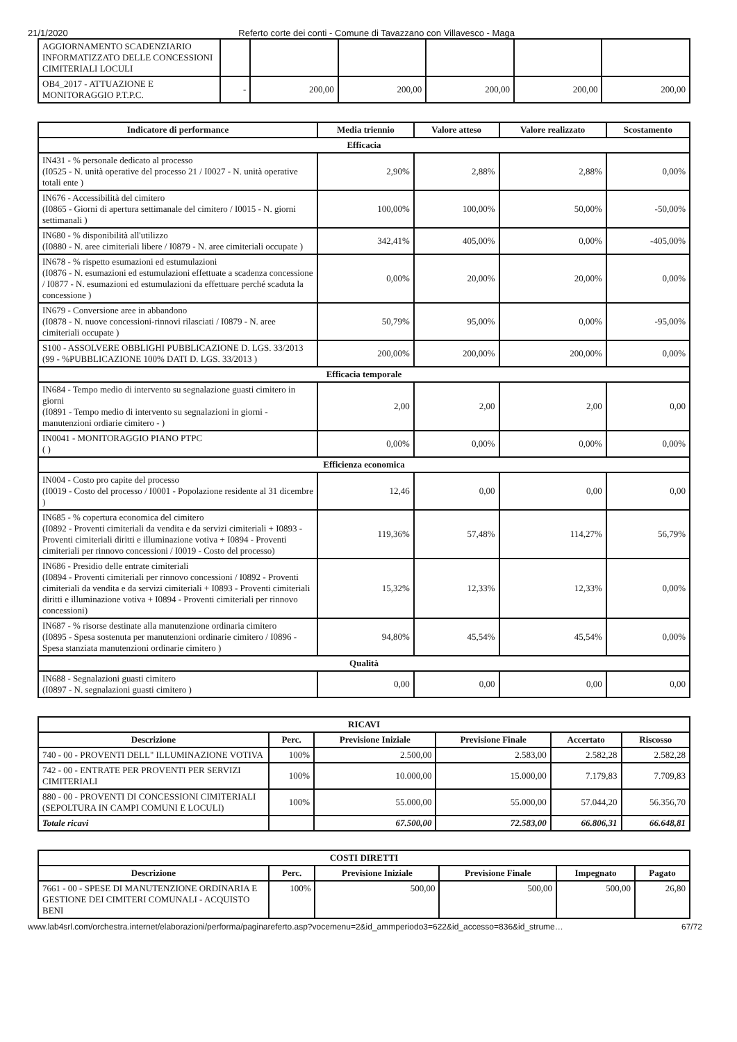21/1/2020 Referto corte dei conti - Comune di Tavazzano con Villavesco - Maga
| AGGIORNAMENTO SCADENZIARIO INFORMATIZZATO DELLE CONCESSIONI CIMITERIALI LOCULI | | | | | | |
| OB4_2017 - ATTUAZIONE E MONITORAGGIO P.T.P.C. | - | 200,00 | 200,00 | 200,00 | 200,00 | 200,00 |
| Indicatore di performance | Media triennio | Valore atteso | Valore realizzato | Scostamento |
| --- | --- | --- | --- | --- |
| Efficacia | | | | |
| IN431 - % personale dedicato al processo (I0525 - N. unità operative del processo 21 / I0027 - N. unità operative totali ente ) | 2,90% | 2,88% | 2,88% | 0,00% |
| IN676 - Accessibilità del cimitero (I0865 - Giorni di apertura settimanale del cimitero / I0015 - N. giorni settimanali ) | 100,00% | 100,00% | 50,00% | -50,00% |
| IN680 - % disponibilità all'utilizzo (I0880 - N. aree cimiteriali libere / I0879 - N. aree cimiteriali occupate ) | 342,41% | 405,00% | 0,00% | -405,00% |
| IN678 - % rispetto esumazioni ed estumulazioni (I0876 - N. esumazioni ed estumulazioni effettuate a scadenza concessione / I0877 - N. esumazioni ed estumulazioni da effettuare perché scaduta la concessione ) | 0,00% | 20,00% | 20,00% | 0,00% |
| IN679 - Conversione aree in abbandono (I0878 - N. nuove concessioni-rinnovi rilasciati / I0879 - N. aree cimiteriali occupate ) | 50,79% | 95,00% | 0,00% | -95,00% |
| S100 - ASSOLVERE OBBLIGHI PUBBLICAZIONE D. LGS. 33/2013 (99 - %PUBBLICAZIONE 100% DATI D. LGS. 33/2013 ) | 200,00% | 200,00% | 200,00% | 0,00% |
| Efficacia temporale | | | | |
| IN684 - Tempo medio di intervento su segnalazione guasti cimitero in giorni (I0891 - Tempo medio di intervento su segnalazioni in giorni - manutenzioni ordiarie cimitero - ) | 2,00 | 2,00 | 2,00 | 0,00 |
| IN0041 - MONITORAGGIO PIANO PTPC ( ) | 0,00% | 0,00% | 0,00% | 0,00% |
| Efficienza economica | | | | |
| IN004 - Costo pro capite del processo (I0019 - Costo del processo / I0001 - Popolazione residente al 31 dicembre ) | 12,46 | 0,00 | 0,00 | 0,00 |
| IN685 - % copertura economica del cimitero (I0892 - Proventi cimiteriali da vendita e da servizi cimiteriali + I0893 - Proventi cimiteriali diritti e illuminazione votiva + I0894 - Proventi cimiteriali per rinnovo concessioni / I0019 - Costo del processo) | 119,36% | 57,48% | 114,27% | 56,79% |
| IN686 - Presidio delle entrate cimiteriali (I0894 - Proventi cimiteriali per rinnovo concessioni / I0892 - Proventi cimiteriali da vendita e da servizi cimiteriali + I0893 - Proventi cimiteriali diritti e illuminazione votiva + I0894 - Proventi cimiteriali per rinnovo concessioni) | 15,32% | 12,33% | 12,33% | 0,00% |
| IN687 - % risorse destinate alla manutenzione ordinaria cimitero (I0895 - Spesa sostenuta per manutenzioni ordinarie cimitero / I0896 - Spesa stanziata manutenzioni ordinarie cimitero ) | 94,80% | 45,54% | 45,54% | 0,00% |
| Qualità | | | | |
| IN688 - Segnalazioni guasti cimitero (I0897 - N. segnalazioni guasti cimitero ) | 0,00 | 0,00 | 0,00 | 0,00 |
| RICAVI | | | | | |
| --- | --- | --- | --- | --- | --- |
| Descrizione | Perc. | Previsione Iniziale | Previsione Finale | Accertato | Riscosso |
| 740 - 00 - PROVENTI DELL" ILLUMINAZIONE VOTIVA | 100% | 2.500,00 | 2.583,00 | 2.582,28 | 2.582,28 |
| 742 - 00 - ENTRATE PER PROVENTI PER SERVIZI CIMITERIALI | 100% | 10.000,00 | 15.000,00 | 7.179,83 | 7.709,83 |
| 880 - 00 - PROVENTI DI CONCESSIONI CIMITERIALI (SEPOLTURA IN CAMPI COMUNI E LOCULI) | 100% | 55.000,00 | 55.000,00 | 57.044,20 | 56.356,70 |
| Totale ricavi | | 67.500,00 | 72.583,00 | 66.806,31 | 66.648,81 |
| COSTI DIRETTI | | | | | |
| --- | --- | --- | --- | --- | --- |
| Descrizione | Perc. | Previsione Iniziale | Previsione Finale | Impegnato | Pagato |
| 7661 - 00 - SPESE DI MANUTENZIONE ORDINARIA E GESTIONE DEI CIMITERI COMUNALI - ACQUISTO BENI | 100% | 500,00 | 500,00 | 500,00 | 26,80 |
www.lab4srl.com/orchestra.internet/elaborazioni/performa/paginareferto.asp?vocemenu=2&id_ammperiodo3=622&id_accesso=836&id_strume… 67/72